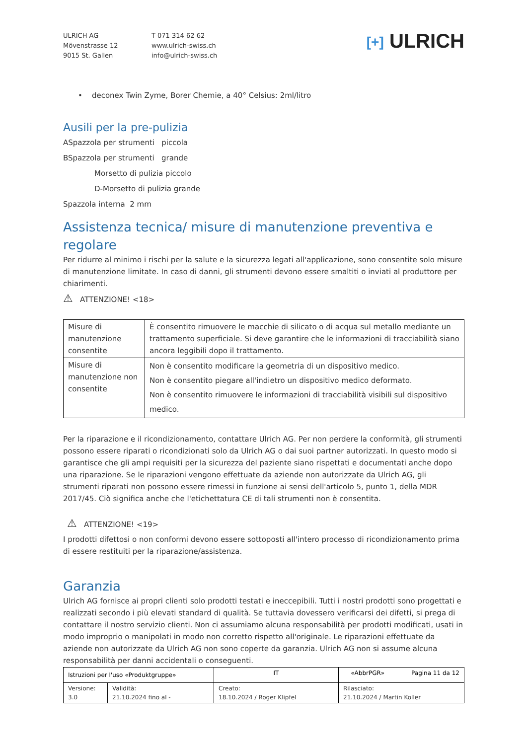ULRICH AG
Mövenstrasse 12
9015 St. Gallen
T 071 314 62 62
www.ulrich-swiss.ch
info@ulrich-swiss.ch
[+] ULRICH
• deconex Twin Zyme, Borer Chemie, a 40° Celsius: 2ml/litro
Ausili per la pre-pulizia
ASpazzola per strumenti piccola
BSpazzola per strumenti grande
Morsetto di pulizia piccolo
D-Morsetto di pulizia grande
Spazzola interna 2 mm
Assistenza tecnica/ misure di manutenzione preventiva e regolare
Per ridurre al minimo i rischi per la salute e la sicurezza legati all'applicazione, sono consentite solo misure di manutenzione limitate. In caso di danni, gli strumenti devono essere smaltiti o inviati al produttore per chiarimenti.
⚠ ATTENZIONE! <18>
| Misure di manutenzione consentite | È consentito rimuovere le macchie di silicato o di acqua sul metallo mediante un trattamento superficiale. Si deve garantire che le informazioni di tracciabilità siano ancora leggibili dopo il trattamento. |
| Misure di manutenzione non consentite | Non è consentito modificare la geometria di un dispositivo medico. Non è consentito piegare all'indietro un dispositivo medico deformato. Non è consentito rimuovere le informazioni di tracciabilità visibili sul dispositivo medico. |
Per la riparazione e il ricondizionamento, contattare Ulrich AG. Per non perdere la conformità, gli strumenti possono essere riparati o ricondizionati solo da Ulrich AG o dai suoi partner autorizzati. In questo modo si garantisce che gli ampi requisiti per la sicurezza del paziente siano rispettati e documentati anche dopo una riparazione. Se le riparazioni vengono effettuate da aziende non autorizzate da Ulrich AG, gli strumenti riparati non possono essere rimessi in funzione ai sensi dell'articolo 5, punto 1, della MDR 2017/45. Ciò significa anche che l'etichettatura CE di tali strumenti non è consentita.
⚠ ATTENZIONE! <19>
I prodotti difettosi o non conformi devono essere sottoposti all'intero processo di ricondizionamento prima di essere restituiti per la riparazione/assistenza.
Garanzia
Ulrich AG fornisce ai propri clienti solo prodotti testati e ineccepibili. Tutti i nostri prodotti sono progettati e realizzati secondo i più elevati standard di qualità. Se tuttavia dovessero verificarsi dei difetti, si prega di contattare il nostro servizio clienti. Non ci assumiamo alcuna responsabilità per prodotti modificati, usati in modo improprio o manipolati in modo non corretto rispetto all'originale. Le riparazioni effettuate da aziende non autorizzate da Ulrich AG non sono coperte da garanzia. Ulrich AG non si assume alcuna responsabilità per danni accidentali o conseguenti.
| Istruzioni per l'uso «Produktgruppe» | | IT | «AbbrPGR» Pagina 11 da 12 |
| Versione: 3.0 | Validità: 21.10.2024 fino al - | Creato: 18.10.2024 / Roger Klipfel | Rilasciato: 21.10.2024 / Martin Koller |